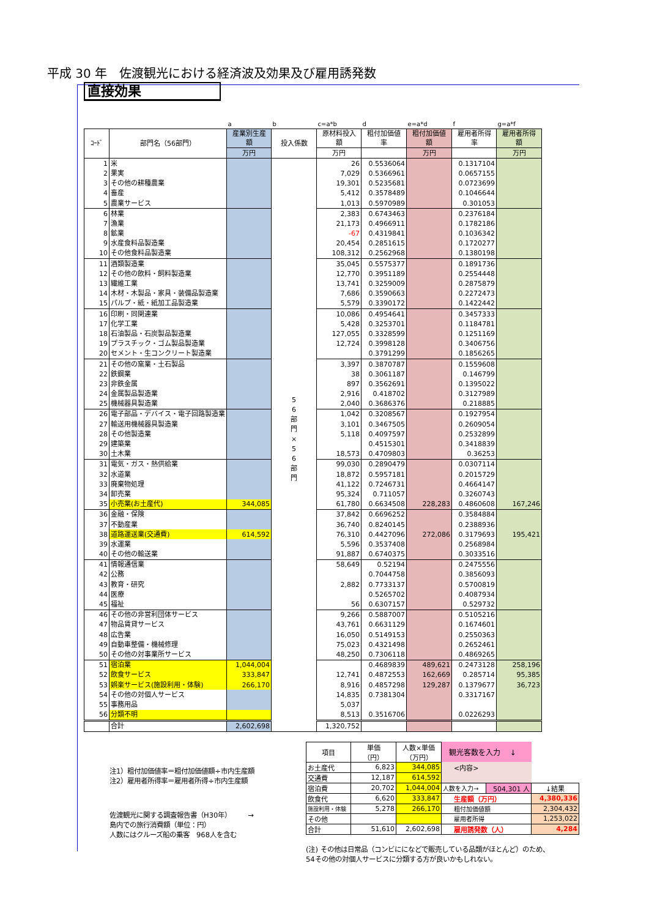平成 30 年　佐渡観光における経済波及効果及び雇用誘発数
直接効果
| | | a | b | c=a*b | d | e=a*d | f | g=a*f |
| ｺｰﾄﾞ | 部門名（56部門） | 産業別生産 額 | 投入係数 | 原材料投入 額 | 粗付加価値 率 | 粗付加価値 額 | 雇用者所得 率 | 雇用者所得 額 |
| | | 万円 | | 万円 | | 万円 | | 万円 |
| 1 | 米 | | 5 6 部 門 × 5 6 部 門 | 26 | 0.5536064 | | 0.1317104 | |
| 2 | 果実 | | | 7,029 | 0.5366961 | | 0.0657155 | |
| 3 | その他の耕種農業 | | | 19,301 | 0.5235681 | | 0.0723699 | |
| 4 | 畜産 | | | 5,412 | 0.3578489 | | 0.1046644 | |
| 5 | 農業サービス | | | 1,013 | 0.5970989 | | 0.301053 | |
| 6 | 林業 | | | 2,383 | 0.6743463 | | 0.2376184 | |
| 7 | 漁業 | | | 21,173 | 0.4966911 | | 0.1782186 | |
| 8 | 鉱業 | | | -67 | 0.4319841 | | 0.1036342 | |
| 9 | 水産食料品製造業 | | | 20,454 | 0.2851615 | | 0.1720277 | |
| 10 | その他食料品製造業 | | | 108,312 | 0.2562968 | | 0.1380198 | |
| 11 | 酒類製造業 | | | 35,045 | 0.5575377 | | 0.1891736 | |
| 12 | その他の飲料・飼料製造業 | | | 12,770 | 0.3951189 | | 0.2554448 | |
| 13 | 繊維工業 | | | 13,741 | 0.3259009 | | 0.2875879 | |
| 14 | 木材・木製品・家具・装備品製造業 | | | 7,686 | 0.3590663 | | 0.2272473 | |
| 15 | パルプ・紙・紙加工品製造業 | | | 5,579 | 0.3390172 | | 0.1422442 | |
| 16 | 印刷・同関連業 | | | 10,086 | 0.4954641 | | 0.3457333 | |
| 17 | 化学工業 | | | 5,428 | 0.3253701 | | 0.1184781 | |
| 18 | 石油製品・石炭製品製造業 | | | 127,055 | 0.3328599 | | 0.1251169 | |
| 19 | プラスチック・ゴム製品製造業 | | | 12,724 | 0.3998128 | | 0.3406756 | |
| 20 | セメント・生コンクリート製造業 | | | | 0.3791299 | | 0.1856265 | |
| 21 | その他の窯業・土石製品 | | | 3,397 | 0.3870787 | | 0.1559608 | |
| 22 | 鉄鋼業 | | | 38 | 0.3061187 | | 0.146799 | |
| 23 | 非鉄金属 | | | 897 | 0.3562691 | | 0.1395022 | |
| 24 | 金属製品製造業 | | | 2,916 | 0.418702 | | 0.3127989 | |
| 25 | 機械器具製造業 | | | 2,040 | 0.3686376 | | 0.218885 | |
| 26 | 電子部品・デバイス・電子回路製造業 | | | 1,042 | 0.3208567 | | 0.1927954 | |
| 27 | 輸送用機械器具製造業 | | | 3,101 | 0.3467505 | | 0.2609054 | |
| 28 | その他製造業 | | | 5,118 | 0.4097597 | | 0.2532899 | |
| 29 | 建築業 | | | | 0.4515301 | | 0.3418839 | |
| 30 | 土木業 | | | 18,573 | 0.4709803 | | 0.36253 | |
| 31 | 電気・ガス・熱供給業 | | | 99,030 | 0.2890479 | | 0.0307114 | |
| 32 | 水道業 | | | 18,872 | 0.5957181 | | 0.2015729 | |
| 33 | 廃棄物処理 | | | 41,122 | 0.7246731 | | 0.4664147 | |
| 34 | 卸売業 | | | 95,324 | 0.711057 | | 0.3260743 | |
| 35 | 小売業(お土産代) | 344,085 | | 61,780 | 0.6634508 | 228,283 | 0.4860608 | 167,246 |
| 36 | 金融・保険 | | | 37,842 | 0.6696252 | | 0.3584884 | |
| 37 | 不動産業 | | | 36,740 | 0.8240145 | | 0.2388936 | |
| 38 | 道路運送業(交通費) | 614,592 | | 76,310 | 0.4427096 | 272,086 | 0.3179693 | 195,421 |
| 39 | 水運業 | | | 5,596 | 0.3537408 | | 0.2568984 | |
| 40 | その他の輸送業 | | | 91,887 | 0.6740375 | | 0.3033516 | |
| 41 | 情報通信業 | | | 58,649 | 0.52194 | | 0.2475556 | |
| 42 | 公務 | | | | 0.7044758 | | 0.3856093 | |
| 43 | 教育・研究 | | | 2,882 | 0.7733137 | | 0.5700819 | |
| 44 | 医療 | | | | 0.5265702 | | 0.4087934 | |
| 45 | 福祉 | | | 56 | 0.6307157 | | 0.529732 | |
| 46 | その他の非営利団体サービス | | | 9,266 | 0.5887007 | | 0.5105216 | |
| 47 | 物品賃貸サービス | | | 43,761 | 0.6631129 | | 0.1674601 | |
| 48 | 広告業 | | | 16,050 | 0.5149153 | | 0.2550363 | |
| 49 | 自動車整備・機械修理 | | | 75,023 | 0.4321498 | | 0.2652461 | |
| 50 | その他の対事業所サービス | | | 48,250 | 0.7306118 | | 0.4869265 | |
| 51 | 宿泊業 | 1,044,004 | | | 0.4689839 | 489,621 | 0.2473128 | 258,196 |
| 52 | 飲食サービス | 333,847 | | 12,741 | 0.4872553 | 162,669 | 0.285714 | 95,385 |
| 53 | 娯楽サービス(施設利用・体験) | 266,170 | | 8,916 | 0.4857298 | 129,287 | 0.1379677 | 36,723 |
| 54 | その他の対個人サービス | | | 14,835 | 0.7381304 | | 0.3317167 | |
| 55 | 事務用品 | | | 5,037 | | | | |
| 56 | 分類不明 | | | 8,513 | 0.3516706 | | 0.0226293 | |
| | 合計 | 2,602,698 | | 1,320,752 | | | | |
注1）粗付加価値率＝粗付加価値額÷市内生産額
注2）雇用者所得率＝雇用者所得÷市内生産額
佐渡観光に関する調査報告書（H30年）　　　→
島内での旅行消費額（単位：円）
人数にはクルーズ船の乗客　968人を含む
| 項目 | 単価 （円） | 人数×単価 （万円） | 観光客数を入力 ↓ | | |
| お土産代 | 6,823 | 344,085 | <内容> | | |
| 交通費 | 12,187 | 614,592 | | | |
| 宿泊費 | 20,702 | 1,044,004 | 人数を入力→ | 504,301 人 | ↓結果 |
| 飲食代 | 6,620 | 333,847 | 生産額（万円） | | 4,380,336 |
| 施設利用・体験 | 5,278 | 266,170 | 粗付加価値額 | | 2,304,432 |
| その他 | | | 雇用者所得 | | 1,253,022 |
| 合計 | 51,610 | 2,602,698 | 雇用誘発数（人） | | 4,284 |
(注) その他は日常品（コンビにになどで販売している品類がほとんど）のため、
54その他の対個人サービスに分類する方が良いかもしれない。